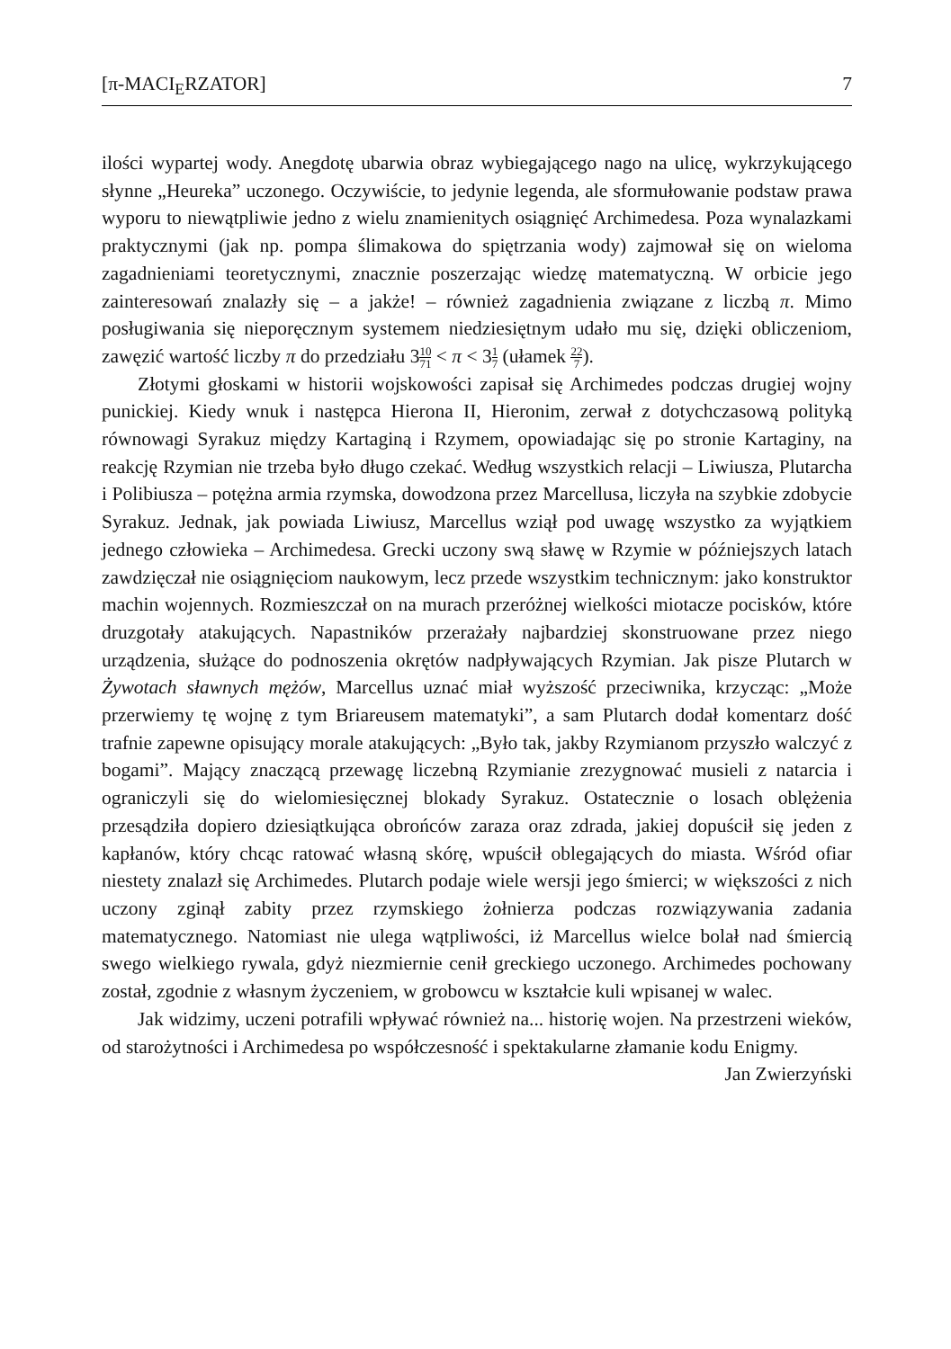[π-MACI<sub>E</sub>RZATOR] 7
ilości wypartej wody. Anegdotę ubarwia obraz wybiegającego nago na ulicę, wykrzykującego słynne „Heureka” uczonego. Oczywiście, to jedynie legenda, ale sformułowanie podstaw prawa wyporu to niewątpliwie jedno z wielu znamienitych osiągnięć Archimedesa. Poza wynalazkami praktycznymi (jak np. pompa ślimakowa do spiętrzania wody) zajmował się on wieloma zagadnieniami teoretycznymi, znacznie poszerzając wiedzę matematyczną. W orbicie jego zainteresowań znalazły się – a jakże! – również zagadnienia związane z liczbą π. Mimo posługiwania się nieporęcznym systemem niedziesiętnym udało mu się, dzięki obliczeniom, zawęzić wartość liczby π do przedziału 310 71 < π < 31 7 (ułamek 22 7).
Złotymi głoskami w historii wojskowości zapisał się Archimedes podczas drugiej wojny punickiej. Kiedy wnuk i następca Hierona II, Hieronim, zerwał z dotychczasową polityką równowagi Syrakuz między Kartaginą i Rzymem, opowiadając się po stronie Kartaginy, na reakcję Rzymian nie trzeba było długo czekać. Według wszystkich relacji – Liwiusza, Plutarcha i Polibiusza – potężna armia rzymska, dowodzona przez Marcellusa, liczyła na szybkie zdobycie Syrakuz. Jednak, jak powiada Liwiusz, Marcellus wziął pod uwagę wszystko za wyjątkiem jednego człowieka – Archimedesa. Grecki uczony swą sławę w Rzymie w późniejszych latach zawdzięczał nie osiągnięciom naukowym, lecz przede wszystkim technicznym: jako konstruktor machin wojennych. Rozmieszczał on na murach przeróżnej wielkości miotacze pocisków, które druzgotały atakujących. Napastników przerażały najbardziej skonstruowane przez niego urządzenia, służące do podnoszenia okrętów nadpływających Rzymian. Jak pisze Plutarch w Żywotach sławnych mężów, Marcellus uznać miał wyższość przeciwnika, krzycząc: „Może przerwiemy tę wojnę z tym Briareusem matematyki”, a sam Plutarch dodał komentarz dość trafnie zapewne opisujący morale atakujących: „Było tak, jakby Rzymianom przyszło walczyć z bogami”. Mający znaczącą przewagę liczebną Rzymianie zrezygnować musieli z natarcia i ograniczyli się do wielomiesięcznej blokady Syrakuz. Ostatecznie o losach oblężenia przesądziła dopiero dziesiątkująca obrońców zaraza oraz zdrada, jakiej dopuścił się jeden z kapłanów, który chcąc ratować własną skórę, wpuścił oblegających do miasta. Wśród ofiar niestety znalazł się Archimedes. Plutarch podaje wiele wersji jego śmierci; w większości z nich uczony zginął zabity przez rzymskiego żołnierza podczas rozwiązywania zadania matematycznego. Natomiast nie ulega wątpliwości, iż Marcellus wielce bolał nad śmiercią swego wielkiego rywala, gdyż niezmiernie cenił greckiego uczonego. Archimedes pochowany został, zgodnie z własnym życzeniem, w grobowcu w kształcie kuli wpisanej w walec.
Jak widzimy, uczeni potrafili wpływać również na... historię wojen. Na przestrzeni wieków, od starożytności i Archimedesa po współczesność i spektakularne złamanie kodu Enigmy.
Jan Zwierzyński